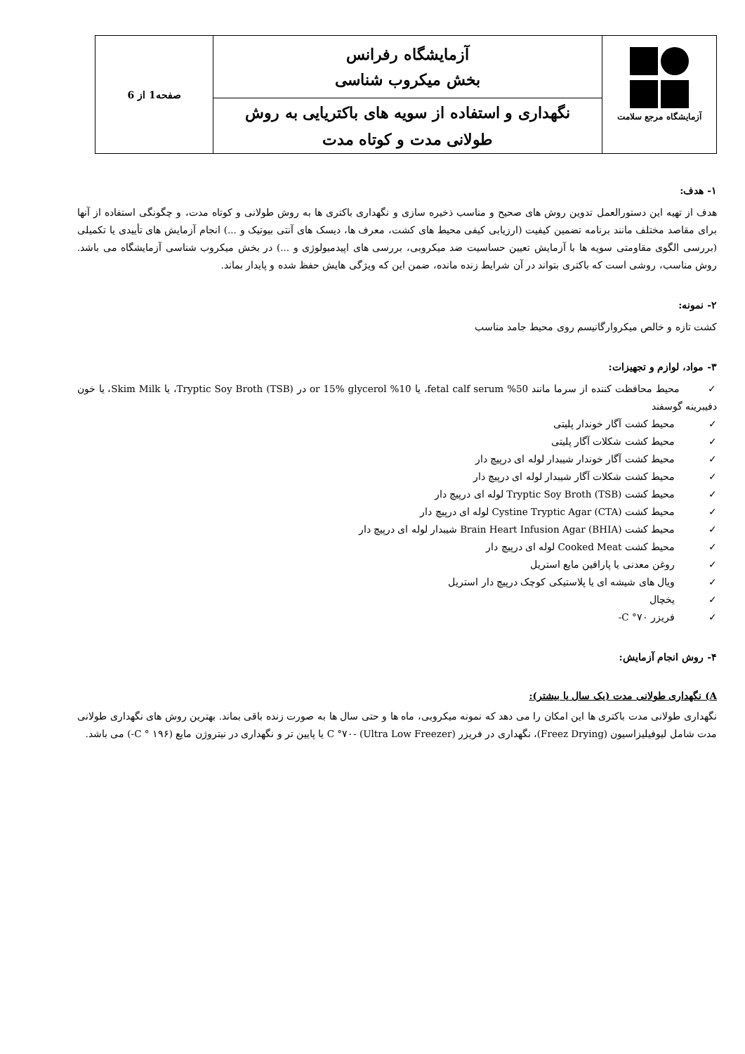| آزمایشگاه مرجع سلامت | آزمایشگاه رفرانس بخش میکروب شناسی | صفحه1 از 6 |
| | نگهداری و استفاده از سویه های باکتریایی به روش طولانی مدت و کوتاه مدت | |
۱- هدف:
هدف از تهیه این دستورالعمل تدوین روش های صحیح و مناسب ذخیره سازی و نگهداری باکتری ها به روش طولانی و کوتاه مدت، و چگونگی استفاده از آنها برای مقاصد مختلف مانند برنامه تضمین کیفیت (ارزیابی کیفی محیط های کشت، معرف ها، دیسک های آنتی بیوتیک و ...) انجام آزمایش های تأییدی یا تکمیلی (بررسی الگوی مقاومتی سویه ها با آزمایش تعیین حساسیت ضد میکروبی، بررسی های اپیدمیولوژی و ...) در بخش میکروب شناسی آزمایشگاه می باشد. روش مناسب، روشی است که باکتری بتواند در آن شرایط زنده مانده، ضمن این که ویژگی هایش حفظ شده و پایدار بماند.
۲- نمونه:
کشت تازه و خالص میکروارگانیسم روی محیط جامد مناسب
۳- مواد، لوازم و تجهیزات:
✓ محیط محافظت کننده از سرما مانند 50% fetal calf serum، یا 10% or 15% glycerol در Tryptic Soy Broth (TSB)، یا Skim Milk، یا خون دفیبرینه گوسفند
✓ محیط کشت آگار خوندار پلیتی
✓ محیط کشت شکلات آگار پلیتی
✓ محیط کشت آگار خوندار شیبدار لوله ای درپیچ دار
✓ محیط کشت شکلات آگار شیبدار لوله ای درپیچ دار
✓ محیط کشت Tryptic Soy Broth (TSB) لوله ای درپیچ دار
✓ محیط کشت Cystine Tryptic Agar (CTA) لوله ای درپیچ دار
✓ محیط کشت Brain Heart Infusion Agar (BHIA) شیبدار لوله ای درپیچ دار
✓ محیط کشت Cooked Meat لوله ای درپیچ دار
✓ روغن معدنی یا پارافین مایع استریل
✓ ویال های شیشه ای یا پلاستیکی کوچک درپیچ دار استریل
✓ یخچال
✓ فریزر C °۷۰-
۴- روش انجام آزمایش:
A) نگهداری طولانی مدت (یک سال یا بیشتر):
نگهداری طولانی مدت باکتری ها این امکان را می دهد که نمونه میکروبی، ماه ها و حتی سال ها به صورت زنده باقی بماند. بهترین روش های نگهداری طولانی مدت شامل لیوفیلیزاسیون (Freez Drying)، نگهداری در فریزر C °۷۰- (Ultra Low Freezer) یا پایین تر و نگهداری در نیتروژن مایع (C ° ۱۹۶-) می باشد.